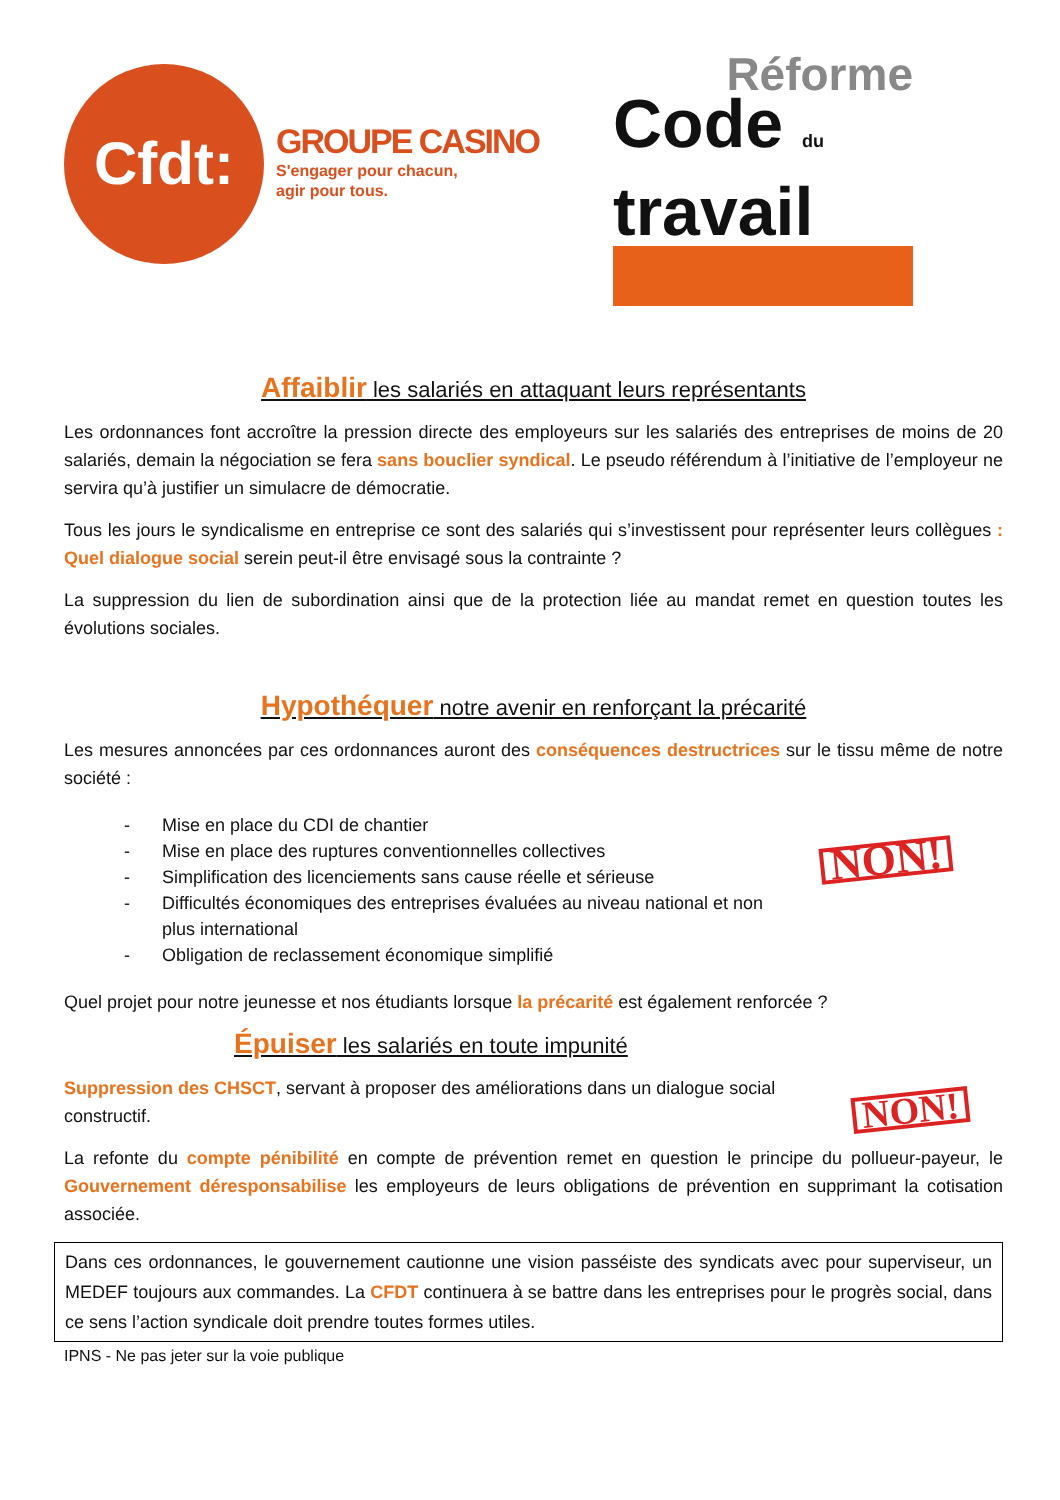Cfdt:
GROUPE CASINO
S'engager pour chacun,
agir pour tous.
Réforme
Code du
travail
Affaiblir les salariés en attaquant leurs représentants
Les ordonnances font accroître la pression directe des employeurs sur les salariés des entreprises de moins de 20 salariés, demain la négociation se fera sans bouclier syndical. Le pseudo référendum à l’initiative de l’employeur ne servira qu’à justifier un simulacre de démocratie.
Tous les jours le syndicalisme en entreprise ce sont des salariés qui s’investissent pour représenter leurs collègues : Quel dialogue social serein peut-il être envisagé sous la contrainte ?
La suppression du lien de subordination ainsi que de la protection liée au mandat remet en question toutes les évolutions sociales.
Hypothéquer notre avenir en renforçant la précarité
Les mesures annoncées par ces ordonnances auront des conséquences destructrices sur le tissu même de notre société :
NON!
- Mise en place du CDI de chantier
- Mise en place des ruptures conventionnelles collectives
- Simplification des licenciements sans cause réelle et sérieuse
- Difficultés économiques des entreprises évaluées au niveau national et non plus international
- Obligation de reclassement économique simplifié
Quel projet pour notre jeunesse et nos étudiants lorsque la précarité est également renforcée ?
Épuiser les salariés en toute impunité
NON!
Suppression des CHSCT, servant à proposer des améliorations dans un dialogue social constructif.
La refonte du compte pénibilité en compte de prévention remet en question le principe du pollueur-payeur, le Gouvernement déresponsabilise les employeurs de leurs obligations de prévention en supprimant la cotisation associée.
Dans ces ordonnances, le gouvernement cautionne une vision passéiste des syndicats avec pour superviseur, un MEDEF toujours aux commandes. La CFDT continuera à se battre dans les entreprises pour le progrès social, dans ce sens l’action syndicale doit prendre toutes formes utiles.
IPNS - Ne pas jeter sur la voie publique